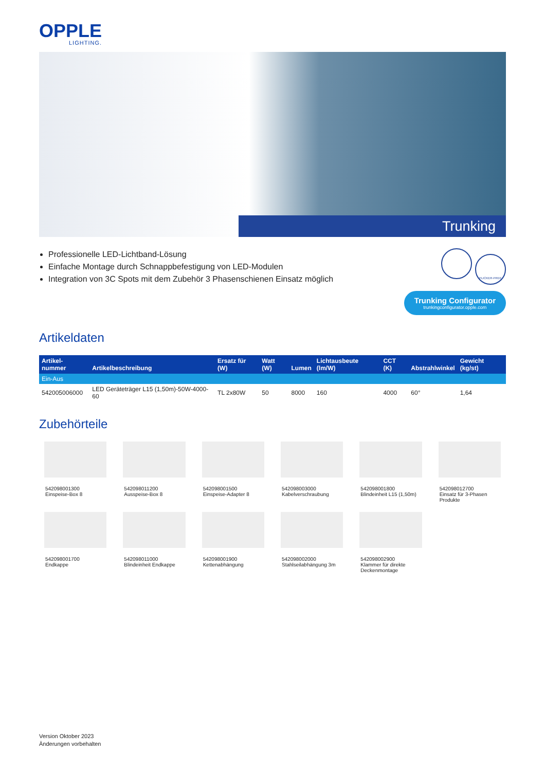OPPLE
LIGHTING.
Trunking
Professionelle LED-Lichtband-Lösung
Einfache Montage durch Schnappbefestigung von LED-Modulen
Integration von 3C Spots mit dem Zubehör 3 Phasenschienen Einsatz möglich
FLICKER-FREE
Trunking Configurator
trunkingconfigurator.opple.com
Artikeldaten
| Artikel-nummer | Artikelbeschreibung | Ersatz für (W) | Watt (W) | Lumen | Lichtausbeute (lm/W) | CCT (K) | Abstrahlwinkel | Gewicht (kg/st) |
| --- | --- | --- | --- | --- | --- | --- | --- | --- |
| Ein-Aus | | | | | | | | |
| 542005006000 | LED Geräteträger L15 (1,50m)-50W-4000-60 | TL 2x80W | 50 | 8000 | 160 | 4000 | 60° | 1,64 |
Zubehörteile
542098001300
Einspeise-Box 8
542098011200
Ausspeise-Box 8
542098001500
Einspeise-Adapter 8
542098003000
Kabelverschraubung
542098001800
Blindeinheit L15 (1,50m)
542098012700
Einsatz für 3-Phasen Produkte
542098001700
Endkappe
542098011000
Blindeinheit Endkappe
542098001900
Kettenabhängung
542098002000
Stahlseilabhängung 3m
542098002900
Klammer für direkte Deckenmontage
Version Oktober 2023
Änderungen vorbehalten